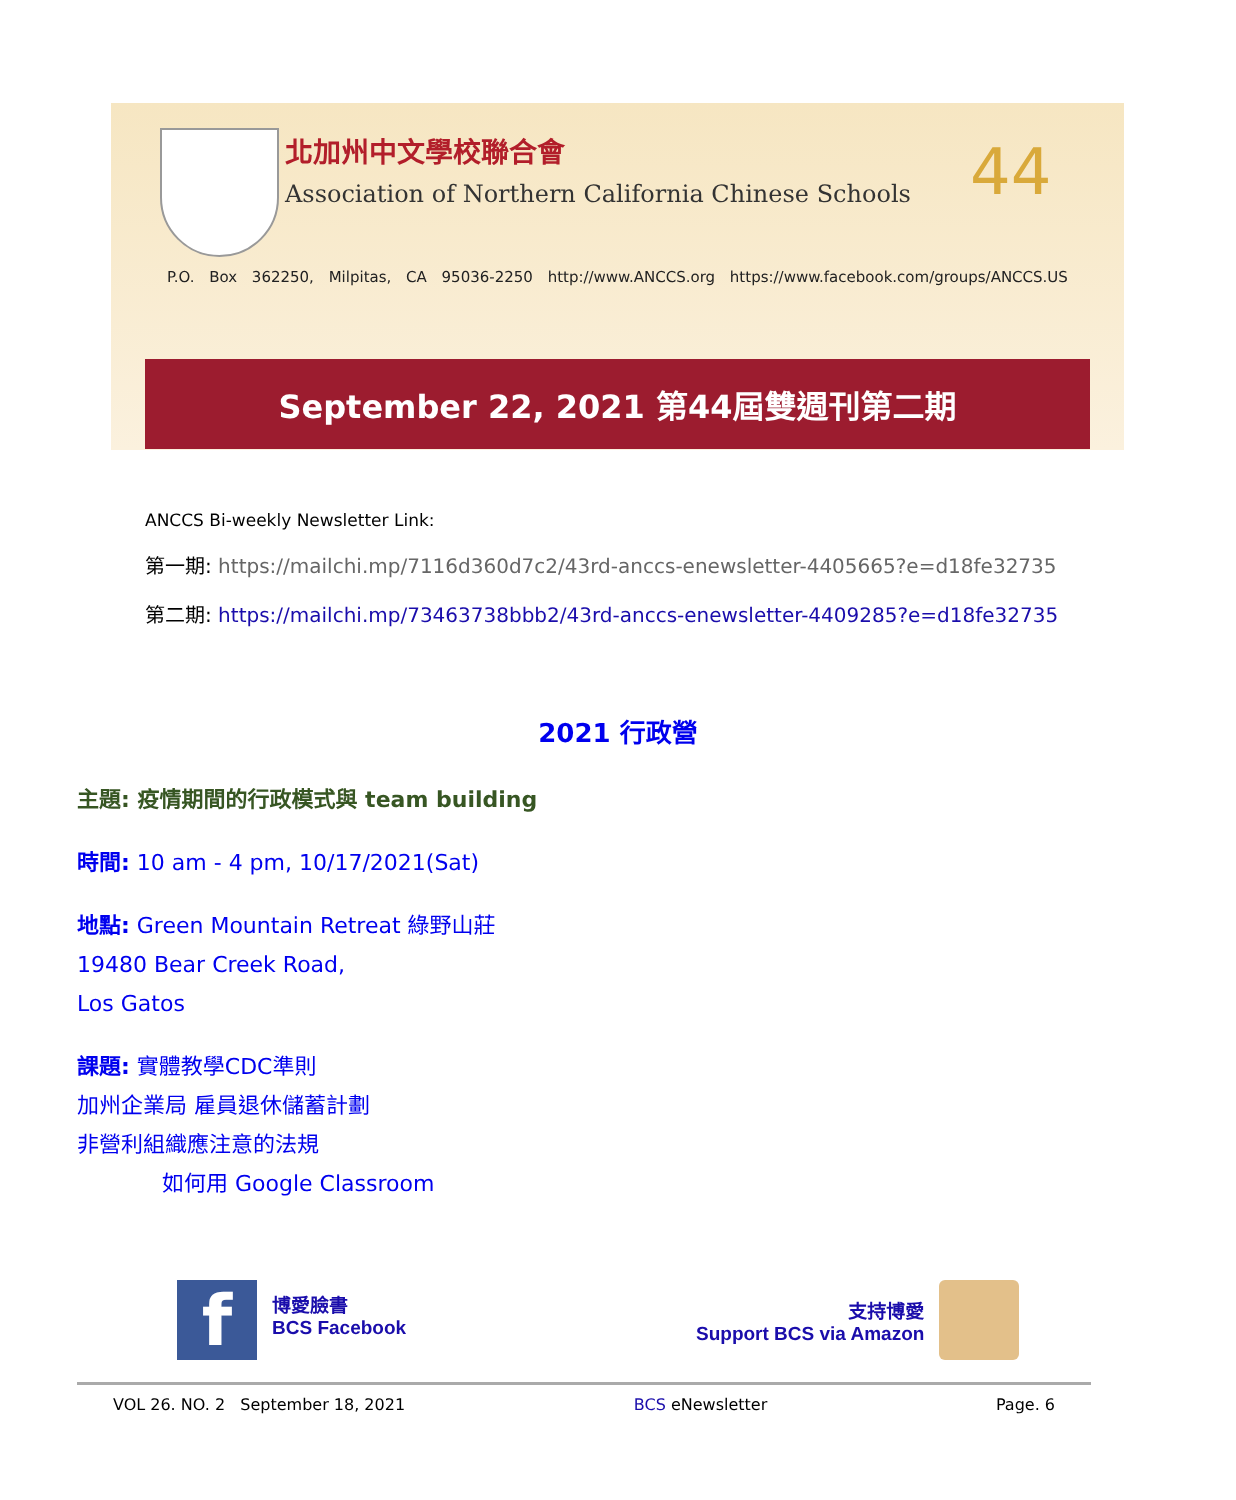北加州中文學校聯合會
Association of Northern California Chinese Schools
44
P.O. Box 362250, Milpitas, CA 95036-2250 http://www.ANCCS.org https://www.facebook.com/groups/ANCCS.US
September 22, 2021 第44屆雙週刊第二期
ANCCS Bi-weekly Newsletter Link:
第一期: https://mailchi.mp/7116d360d7c2/43rd-anccs-enewsletter-4405665?e=d18fe32735
第二期: https://mailchi.mp/73463738bbb2/43rd-anccs-enewsletter-4409285?e=d18fe32735
2021 行政營
主題: 疫情期間的行政模式與 team building
時間: 10 am - 4 pm, 10/17/2021(Sat)
地點: Green Mountain Retreat 綠野山莊
19480 Bear Creek Road,
Los Gatos
課題: 實體教學CDC準則
加州企業局 雇員退休儲蓄計劃
非營利組織應注意的法規
如何用 Google Classroom
f
博愛臉書
BCS Facebook
支持博愛
Support BCS via Amazon
VOL 26. NO. 2 September 18, 2021 BCS eNewsletter Page. 6